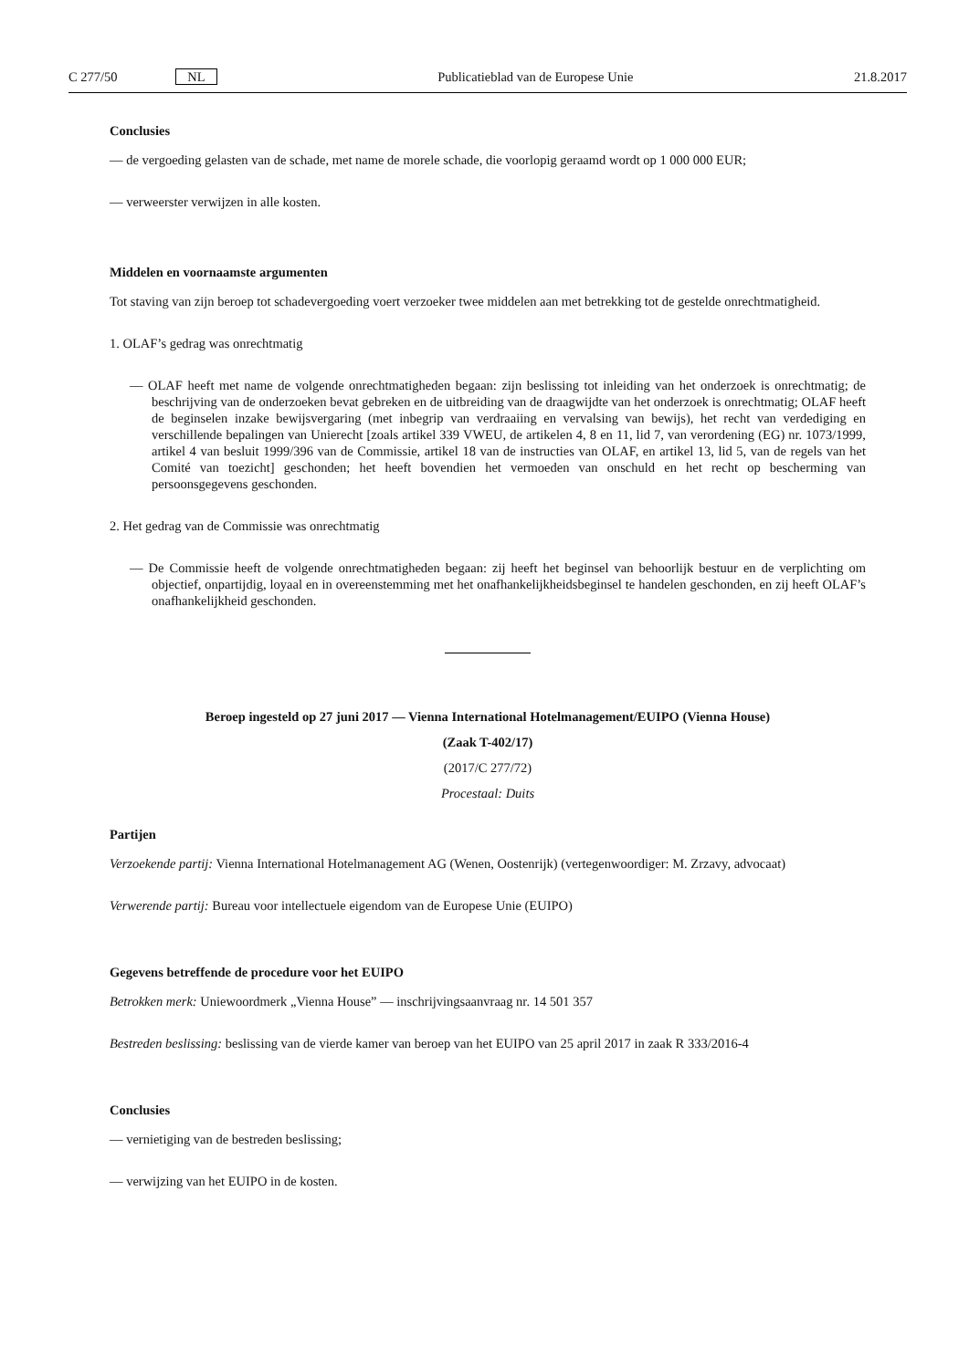C 277/50 NL Publicatieblad van de Europese Unie 21.8.2017
Conclusies
— de vergoeding gelasten van de schade, met name de morele schade, die voorlopig geraamd wordt op 1 000 000 EUR;
— verweerster verwijzen in alle kosten.
Middelen en voornaamste argumenten
Tot staving van zijn beroep tot schadevergoeding voert verzoeker twee middelen aan met betrekking tot de gestelde onrechtmatigheid.
1. OLAF’s gedrag was onrechtmatig
— OLAF heeft met name de volgende onrechtmatigheden begaan: zijn beslissing tot inleiding van het onderzoek is onrechtmatig; de beschrijving van de onderzoeken bevat gebreken en de uitbreiding van de draagwijdte van het onderzoek is onrechtmatig; OLAF heeft de beginselen inzake bewijsvergaring (met inbegrip van verdraaiing en vervalsing van bewijs), het recht van verdediging en verschillende bepalingen van Unierecht [zoals artikel 339 VWEU, de artikelen 4, 8 en 11, lid 7, van verordening (EG) nr. 1073/1999, artikel 4 van besluit 1999/396 van de Commissie, artikel 18 van de instructies van OLAF, en artikel 13, lid 5, van de regels van het Comité van toezicht] geschonden; het heeft bovendien het vermoeden van onschuld en het recht op bescherming van persoonsgegevens geschonden.
2. Het gedrag van de Commissie was onrechtmatig
— De Commissie heeft de volgende onrechtmatigheden begaan: zij heeft het beginsel van behoorlijk bestuur en de verplichting om objectief, onpartijdig, loyaal en in overeenstemming met het onafhankelijkheidsbeginsel te handelen geschonden, en zij heeft OLAF’s onafhankelijkheid geschonden.
Beroep ingesteld op 27 juni 2017 — Vienna International Hotelmanagement/EUIPO (Vienna House)
(Zaak T-402/17)
(2017/C 277/72)
Procestaal: Duits
Partijen
Verzoekende partij: Vienna International Hotelmanagement AG (Wenen, Oostenrijk) (vertegenwoordiger: M. Zrzavy, advocaat)
Verwerende partij: Bureau voor intellectuele eigendom van de Europese Unie (EUIPO)
Gegevens betreffende de procedure voor het EUIPO
Betrokken merk: Uniewoordmerk „Vienna House” — inschrijvingsaanvraag nr. 14 501 357
Bestreden beslissing: beslissing van de vierde kamer van beroep van het EUIPO van 25 april 2017 in zaak R 333/2016-4
Conclusies
— vernietiging van de bestreden beslissing;
— verwijzing van het EUIPO in de kosten.